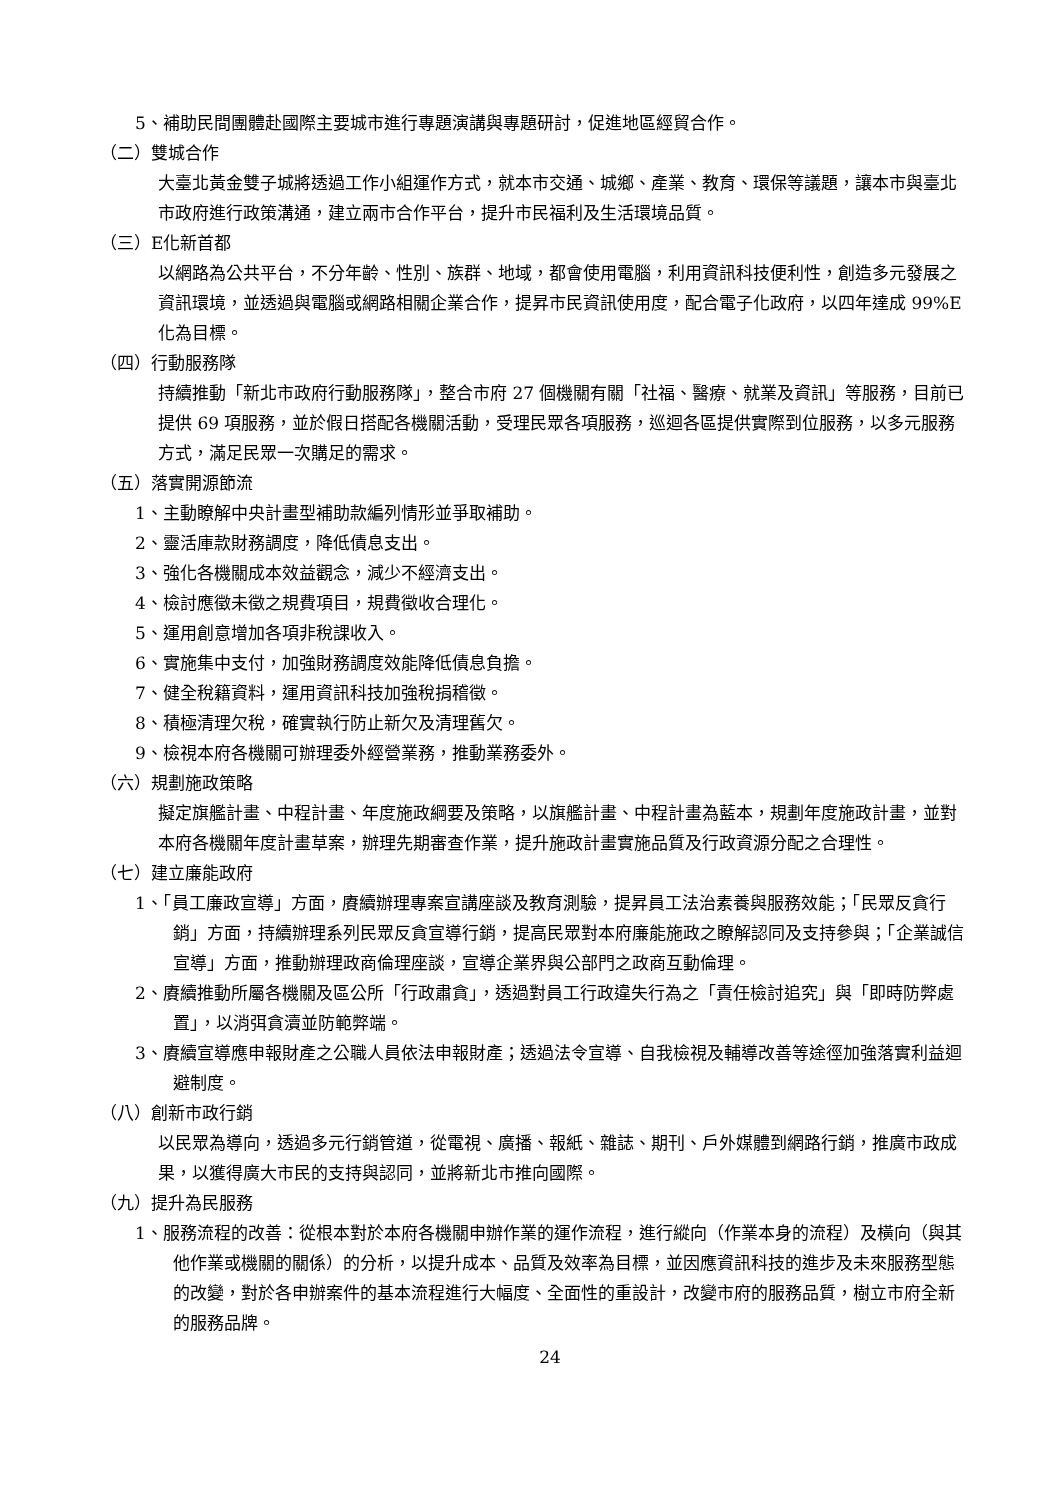5、補助民間團體赴國際主要城市進行專題演講與專題研討，促進地區經貿合作。
（二）雙城合作
大臺北黃金雙子城將透過工作小組運作方式，就本市交通、城鄉、產業、教育、環保等議題，讓本市與臺北市政府進行政策溝通，建立兩市合作平台，提升市民福利及生活環境品質。
（三）E化新首都
以網路為公共平台，不分年齡、性別、族群、地域，都會使用電腦，利用資訊科技便利性，創造多元發展之資訊環境，並透過與電腦或網路相關企業合作，提昇市民資訊使用度，配合電子化政府，以四年達成 99%E 化為目標。
（四）行動服務隊
持續推動「新北市政府行動服務隊」，整合市府 27 個機關有關「社福、醫療、就業及資訊」等服務，目前已提供 69 項服務，並於假日搭配各機關活動，受理民眾各項服務，巡迴各區提供實際到位服務，以多元服務方式，滿足民眾一次購足的需求。
（五）落實開源節流
1、主動瞭解中央計畫型補助款編列情形並爭取補助。
2、靈活庫款財務調度，降低債息支出。
3、強化各機關成本效益觀念，減少不經濟支出。
4、檢討應徵未徵之規費項目，規費徵收合理化。
5、運用創意增加各項非稅課收入。
6、實施集中支付，加強財務調度效能降低債息負擔。
7、健全稅籍資料，運用資訊科技加強稅捐稽徵。
8、積極清理欠稅，確實執行防止新欠及清理舊欠。
9、檢視本府各機關可辦理委外經營業務，推動業務委外。
（六）規劃施政策略
擬定旗艦計畫、中程計畫、年度施政綱要及策略，以旗艦計畫、中程計畫為藍本，規劃年度施政計畫，並對本府各機關年度計畫草案，辦理先期審查作業，提升施政計畫實施品質及行政資源分配之合理性。
（七）建立廉能政府
1、「員工廉政宣導」方面，賡續辦理專案宣講座談及教育測驗，提昇員工法治素養與服務效能；「民眾反貪行銷」方面，持續辦理系列民眾反貪宣導行銷，提高民眾對本府廉能施政之瞭解認同及支持參與；「企業誠信宣導」方面，推動辦理政商倫理座談，宣導企業界與公部門之政商互動倫理。
2、賡續推動所屬各機關及區公所「行政肅貪」，透過對員工行政違失行為之「責任檢討追究」與「即時防弊處置」，以消弭貪瀆並防範弊端。
3、賡續宣導應申報財產之公職人員依法申報財產；透過法令宣導、自我檢視及輔導改善等途徑加強落實利益迴避制度。
（八）創新市政行銷
以民眾為導向，透過多元行銷管道，從電視、廣播、報紙、雜誌、期刊、戶外媒體到網路行銷，推廣市政成果，以獲得廣大市民的支持與認同，並將新北市推向國際。
（九）提升為民服務
1、服務流程的改善：從根本對於本府各機關申辦作業的運作流程，進行縱向（作業本身的流程）及橫向（與其他作業或機關的關係）的分析，以提升成本、品質及效率為目標，並因應資訊科技的進步及未來服務型態的改變，對於各申辦案件的基本流程進行大幅度、全面性的重設計，改變市府的服務品質，樹立市府全新的服務品牌。
24